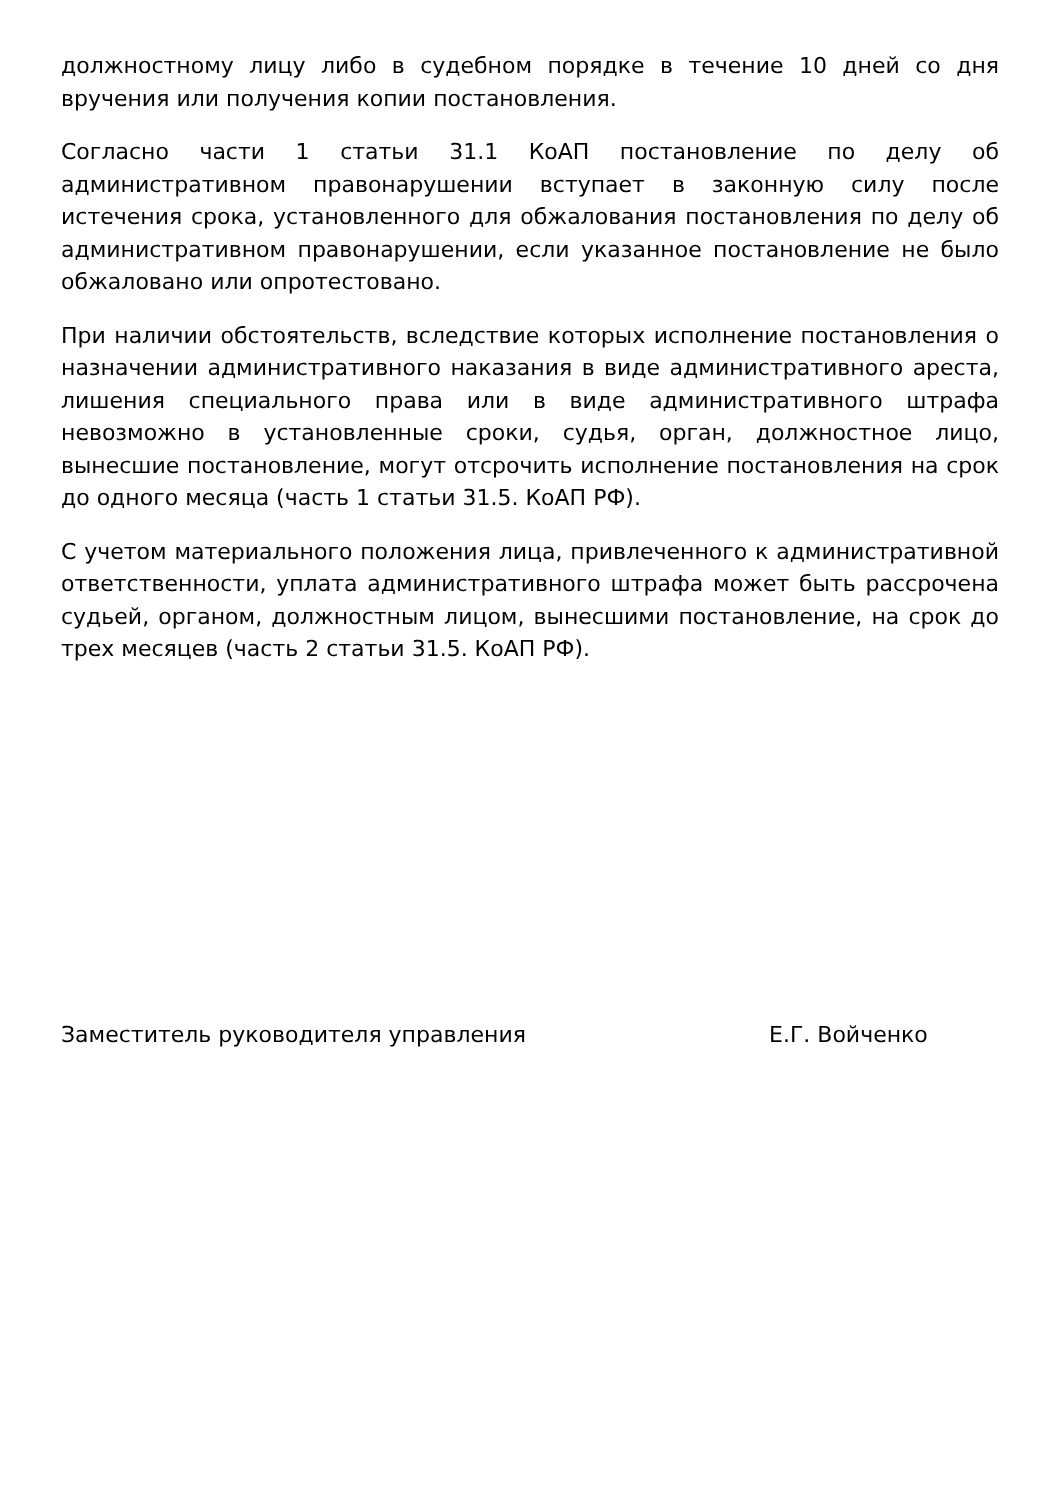должностному лицу либо в судебном порядке в течение 10 дней со дня вручения или получения копии постановления.
Согласно части 1 статьи 31.1 КоАП постановление по делу об административном правонарушении вступает в законную силу после истечения срока, установленного для обжалования постановления по делу об административном правонарушении, если указанное постановление не было обжаловано или опротестовано.
При наличии обстоятельств, вследствие которых исполнение постановления о назначении административного наказания в виде административного ареста, лишения специального права или в виде административного штрафа невозможно в установленные сроки, судья, орган, должностное лицо, вынесшие постановление, могут отсрочить исполнение постановления на срок до одного месяца (часть 1 статьи 31.5. КоАП РФ).
С учетом материального положения лица, привлеченного к административной ответственности, уплата административного штрафа может быть рассрочена судьей, органом, должностным лицом, вынесшими постановление, на срок до трех месяцев (часть 2 статьи 31.5. КоАП РФ).
Заместитель руководителя управления Е.Г. Войченко